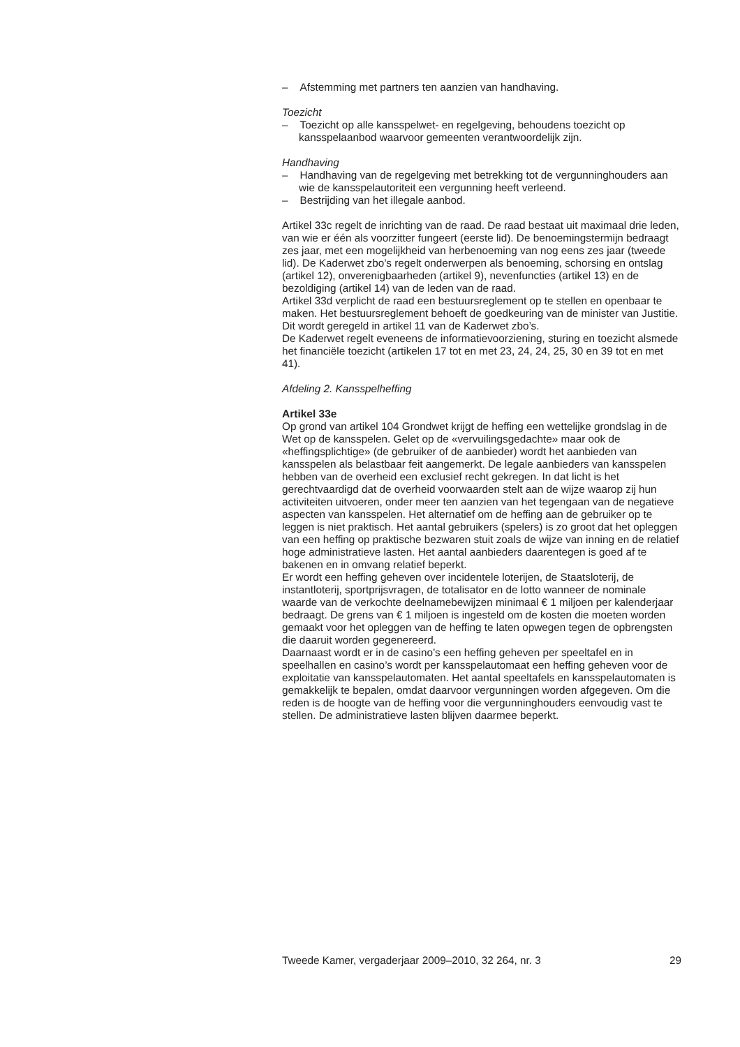– Afstemming met partners ten aanzien van handhaving.
Toezicht
– Toezicht op alle kansspelwet- en regelgeving, behoudens toezicht op kansspelaanbod waarvoor gemeenten verantwoordelijk zijn.
Handhaving
– Handhaving van de regelgeving met betrekking tot de vergunninghouders aan wie de kansspelautoriteit een vergunning heeft verleend.
– Bestrijding van het illegale aanbod.
Artikel 33c regelt de inrichting van de raad. De raad bestaat uit maximaal drie leden, van wie er één als voorzitter fungeert (eerste lid). De benoemingstermijn bedraagt zes jaar, met een mogelijkheid van herbenoeming van nog eens zes jaar (tweede lid). De Kaderwet zbo’s regelt onderwerpen als benoeming, schorsing en ontslag (artikel 12), onverenigbaarheden (artikel 9), nevenfuncties (artikel 13) en de bezoldiging (artikel 14) van de leden van de raad.
Artikel 33d verplicht de raad een bestuursreglement op te stellen en openbaar te maken. Het bestuursreglement behoeft de goedkeuring van de minister van Justitie. Dit wordt geregeld in artikel 11 van de Kaderwet zbo’s.
De Kaderwet regelt eveneens de informatievoorziening, sturing en toezicht alsmede het financiële toezicht (artikelen 17 tot en met 23, 24, 24, 25, 30 en 39 tot en met 41).
Afdeling 2. Kansspelheffing
Artikel 33e
Op grond van artikel 104 Grondwet krijgt de heffing een wettelijke grondslag in de Wet op de kansspelen. Gelet op de «vervuilingsgedachte» maar ook de «heffingsplichtige» (de gebruiker of de aanbieder) wordt het aanbieden van kansspelen als belastbaar feit aangemerkt. De legale aanbieders van kansspelen hebben van de overheid een exclusief recht gekregen. In dat licht is het gerechtvaardigd dat de overheid voorwaarden stelt aan de wijze waarop zij hun activiteiten uitvoeren, onder meer ten aanzien van het tegengaan van de negatieve aspecten van kansspelen. Het alternatief om de heffing aan de gebruiker op te leggen is niet praktisch. Het aantal gebruikers (spelers) is zo groot dat het opleggen van een heffing op praktische bezwaren stuit zoals de wijze van inning en de relatief hoge administratieve lasten. Het aantal aanbieders daarentegen is goed af te bakenen en in omvang relatief beperkt.
Er wordt een heffing geheven over incidentele loterijen, de Staatsloterij, de instantloterij, sportprijsvragen, de totalisator en de lotto wanneer de nominale waarde van de verkochte deelnamebewijzen minimaal € 1 miljoen per kalenderjaar bedraagt. De grens van € 1 miljoen is ingesteld om de kosten die moeten worden gemaakt voor het opleggen van de heffing te laten opwegen tegen de opbrengsten die daaruit worden gegenereerd.
Daarnaast wordt er in de casino’s een heffing geheven per speeltafel en in speelhallen en casino’s wordt per kansspelautomaat een heffing geheven voor de exploitatie van kansspelautomaten. Het aantal speeltafels en kansspelautomaten is gemakkelijk te bepalen, omdat daarvoor vergunningen worden afgegeven. Om die reden is de hoogte van de heffing voor die vergunninghouders eenvoudig vast te stellen. De administratieve lasten blijven daarmee beperkt.
Tweede Kamer, vergaderjaar 2009–2010, 32 264, nr. 3 29